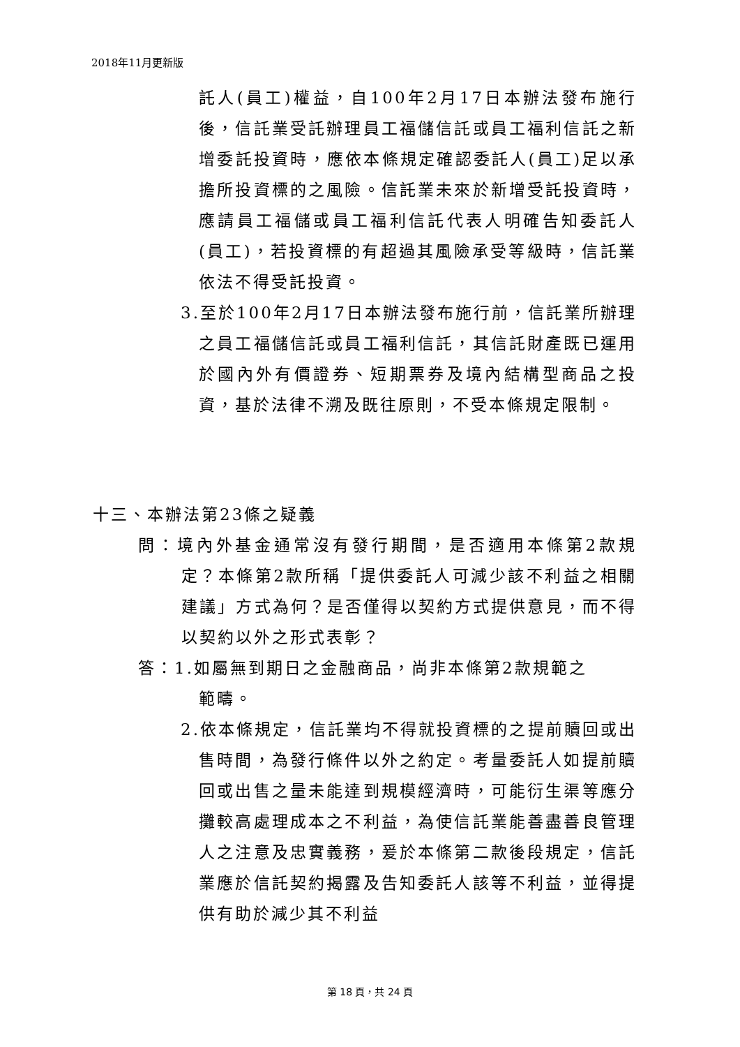2018年11月更新版
託人(員工)權益，自100年2月17日本辦法發布施行後，信託業受託辦理員工福儲信託或員工福利信託之新增委託投資時，應依本條規定確認委託人(員工)足以承擔所投資標的之風險。信託業未來於新增受託投資時，應請員工福儲或員工福利信託代表人明確告知委託人(員工)，若投資標的有超過其風險承受等級時，信託業依法不得受託投資。
3.至於100年2月17日本辦法發布施行前，信託業所辦理之員工福儲信託或員工福利信託，其信託財產既已運用於國內外有價證券、短期票券及境內結構型商品之投資，基於法律不溯及既往原則，不受本條規定限制。
十三、本辦法第23條之疑義
問：境內外基金通常沒有發行期間，是否適用本條第2款規定？本條第2款所稱「提供委託人可減少該不利益之相關建議」方式為何？是否僅得以契約方式提供意見，而不得以契約以外之形式表彰？
答：1.如屬無到期日之金融商品，尚非本條第2款規範之
範疇。
2.依本條規定，信託業均不得就投資標的之提前贖回或出售時間，為發行條件以外之約定。考量委託人如提前贖回或出售之量未能達到規模經濟時，可能衍生渠等應分攤較高處理成本之不利益，為使信託業能善盡善良管理人之注意及忠實義務，爰於本條第二款後段規定，信託業應於信託契約揭露及告知委託人該等不利益，並得提供有助於減少其不利益
第 18 頁，共 24 頁